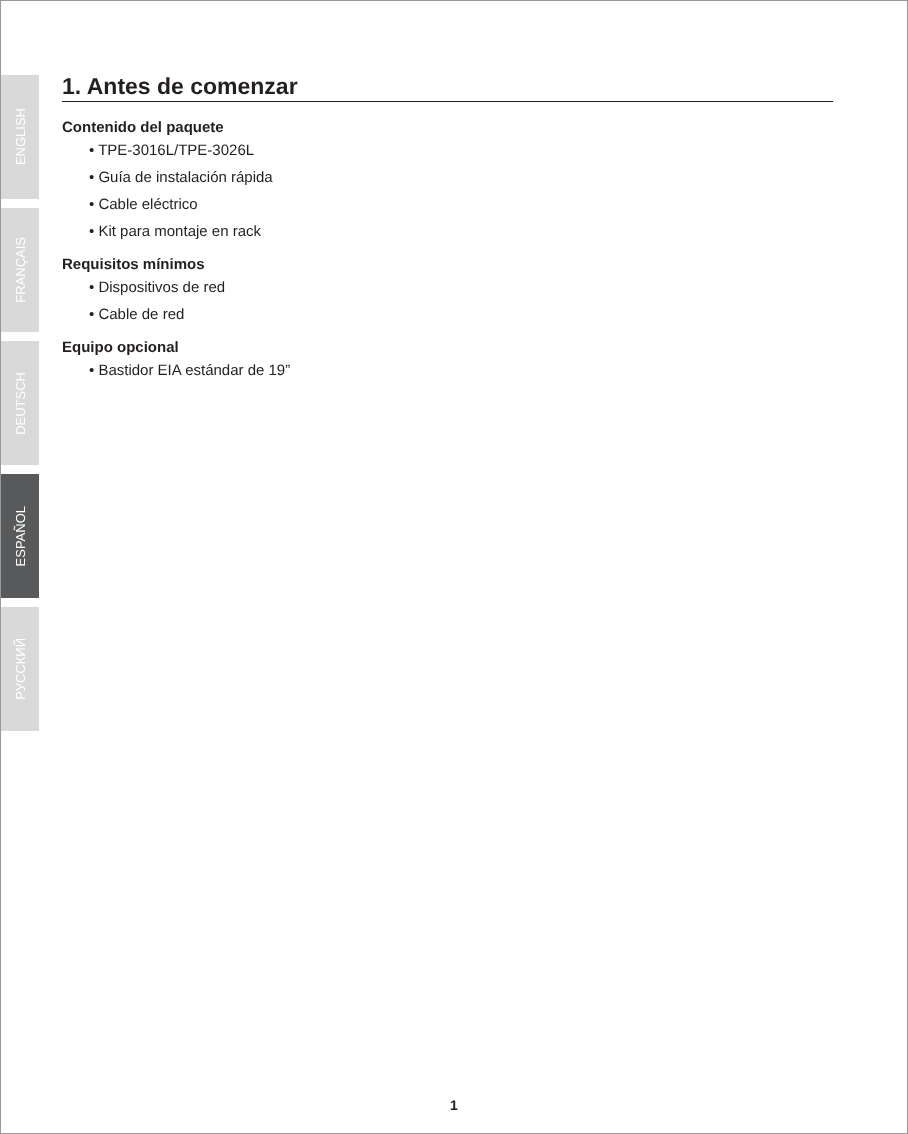ENGLISH
FRANÇAIS
DEUTSCH
ESPAÑOL
РУССКИЙ
1. Antes de comenzar
Contenido del paquete
• TPE-3016L/TPE-3026L
• Guía de instalación rápida
• Cable eléctrico
• Kit para montaje en rack
Requisitos mínimos
• Dispositivos de red
• Cable de red
Equipo opcional
• Bastidor EIA estándar de 19”
1